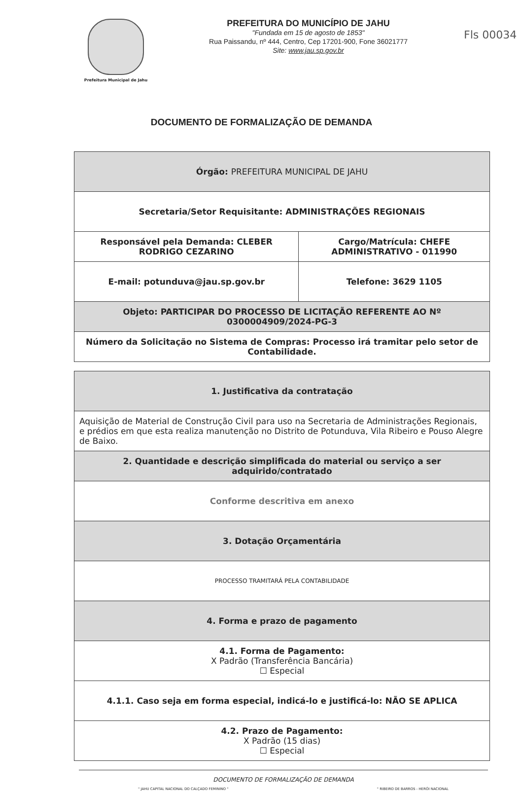Prefeitura Municipal de Jahu
PREFEITURA DO MUNICÍPIO DE JAHU
"Fundada em 15 de agosto de 1853"
Rua Paissandu, nº 444, Centro, Cep 17201-900, Fone 36021777
Site: www.jau.sp.gov.br
Fls 00034
DOCUMENTO DE FORMALIZAÇÃO DE DEMANDA
| Órgão: PREFEITURA MUNICIPAL DE JAHU | |
| Secretaria/Setor Requisitante: ADMINISTRAÇÕES REGIONAIS | |
| Responsável pela Demanda: CLEBER RODRIGO CEZARINO | Cargo/Matrícula: CHEFE ADMINISTRATIVO - 011990 |
| E-mail: potunduva@jau.sp.gov.br | Telefone: 3629 1105 |
| Objeto: PARTICIPAR DO PROCESSO DE LICITAÇÃO REFERENTE AO Nº 0300004909/2024-PG-3 | |
| Número da Solicitação no Sistema de Compras: Processo irá tramitar pelo setor de Contabilidade. | |
| 1. Justificativa da contratação |
| Aquisição de Material de Construção Civil para uso na Secretaria de Administrações Regionais, e prédios em que esta realiza manutenção no Distrito de Potunduva, Vila Ribeiro e Pouso Alegre de Baixo. |
| 2. Quantidade e descrição simplificada do material ou serviço a ser adquirido/contratado |
| Conforme descritiva em anexo |
| 3. Dotação Orçamentária |
| PROCESSO TRAMITARÁ PELA CONTABILIDADE |
| 4. Forma e prazo de pagamento |
| 4.1. Forma de Pagamento: X Padrão (Transferência Bancária) ☐ Especial |
| 4.1.1. Caso seja em forma especial, indicá-lo e justificá-lo: NÃO SE APLICA |
| 4.2. Prazo de Pagamento: X Padrão (15 dias) ☐ Especial |
DOCUMENTO DE FORMALIZAÇÃO DE DEMANDA
" JAHU CAPITAL NACIONAL DO CALÇADO FEMININO " " RIBEIRO DE BARROS - HERÓI NACIONAL